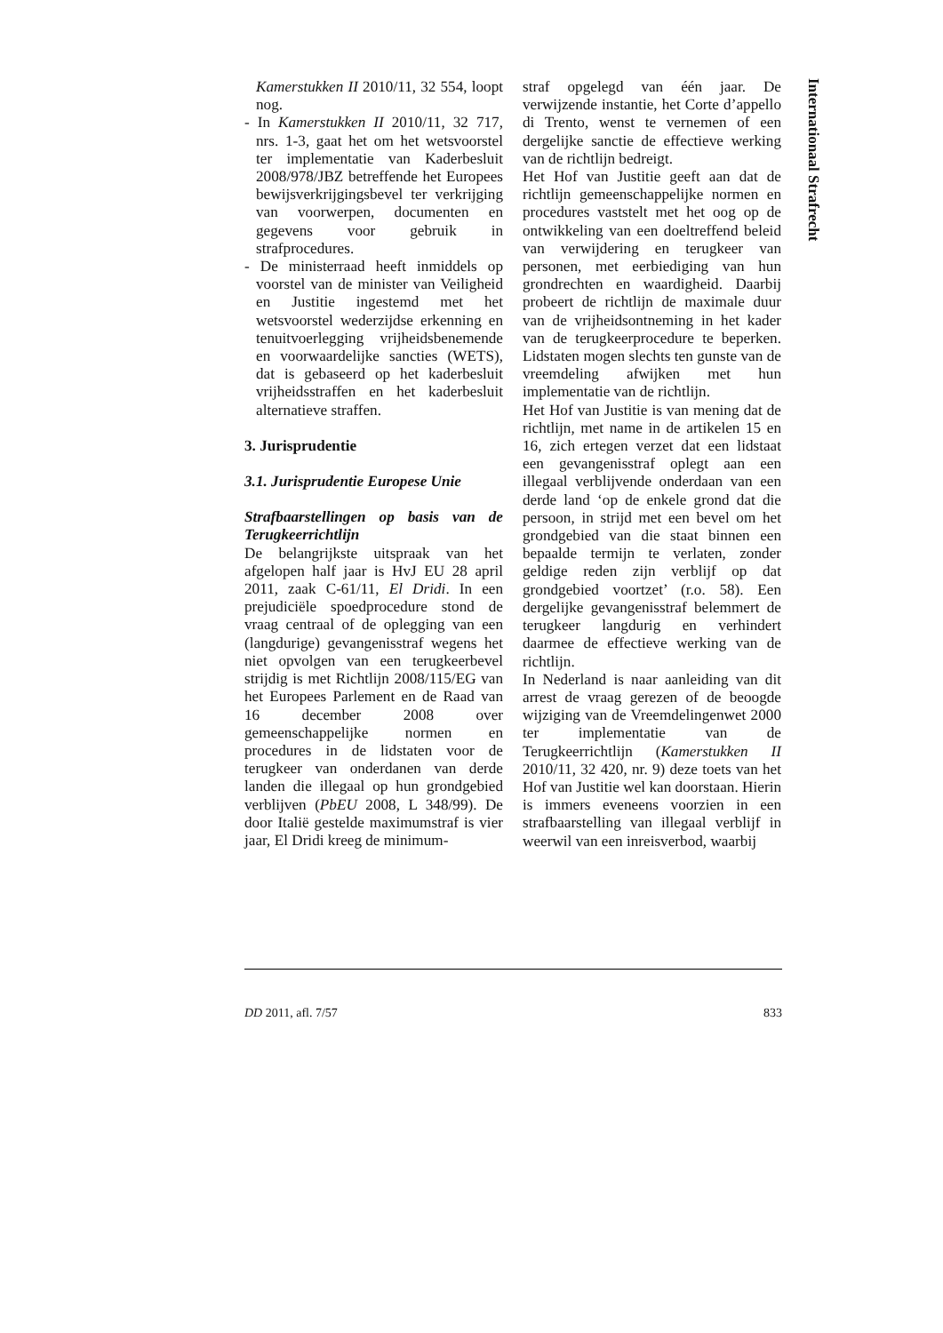Kamerstukken II 2010/11, 32 554, loopt nog.
- In Kamerstukken II 2010/11, 32 717, nrs. 1-3, gaat het om het wetsvoorstel ter implementatie van Kaderbesluit 2008/978/JBZ betreffende het Europees bewijsverkrijgingsbevel ter verkrijging van voorwerpen, documenten en gegevens voor gebruik in strafprocedures.
- De ministerraad heeft inmiddels op voorstel van de minister van Veiligheid en Justitie ingestemd met het wetsvoorstel wederzijdse erkenning en tenuitvoerlegging vrijheidsbenemende en voorwaardelijke sancties (WETS), dat is gebaseerd op het kaderbesluit vrijheidsstraffen en het kaderbesluit alternatieve straffen.
3. Jurisprudentie
3.1. Jurisprudentie Europese Unie
Strafbaarstellingen op basis van de Terugkeerrichtlijn
De belangrijkste uitspraak van het afgelopen half jaar is HvJ EU 28 april 2011, zaak C-61/11, El Dridi. In een prejudiciële spoedprocedure stond de vraag centraal of de oplegging van een (langdurige) gevangenisstraf wegens het niet opvolgen van een terugkeerbevel strijdig is met Richtlijn 2008/115/EG van het Europees Parlement en de Raad van 16 december 2008 over gemeenschappelijke normen en procedures in de lidstaten voor de terugkeer van onderdanen van derde landen die illegaal op hun grondgebied verblijven (PbEU 2008, L 348/99). De door Italië gestelde maximumstraf is vier jaar, El Dridi kreeg de minimum-
straf opgelegd van één jaar. De verwijzende instantie, het Corte d’appello di Trento, wenst te vernemen of een dergelijke sanctie de effectieve werking van de richtlijn bedreigt.
Het Hof van Justitie geeft aan dat de richtlijn gemeenschappelijke normen en procedures vaststelt met het oog op de ontwikkeling van een doeltreffend beleid van verwijdering en terugkeer van personen, met eerbiediging van hun grondrechten en waardigheid. Daarbij probeert de richtlijn de maximale duur van de vrijheidsontneming in het kader van de terugkeerprocedure te beperken. Lidstaten mogen slechts ten gunste van de vreemdeling afwijken met hun implementatie van de richtlijn.
Het Hof van Justitie is van mening dat de richtlijn, met name in de artikelen 15 en 16, zich ertegen verzet dat een lidstaat een gevangenisstraf oplegt aan een illegaal verblijvende onderdaan van een derde land ‘op de enkele grond dat die persoon, in strijd met een bevel om het grondgebied van die staat binnen een bepaalde termijn te verlaten, zonder geldige reden zijn verblijf op dat grondgebied voortzet’ (r.o. 58). Een dergelijke gevangenisstraf belemmert de terugkeer langdurig en verhindert daarmee de effectieve werking van de richtlijn.
In Nederland is naar aanleiding van dit arrest de vraag gerezen of de beoogde wijziging van de Vreemdelingenwet 2000 ter implementatie van de Terugkeerrichtlijn (Kamerstukken II 2010/11, 32 420, nr. 9) deze toets van het Hof van Justitie wel kan doorstaan. Hierin is immers eveneens voorzien in een strafbaarstelling van illegaal verblijf in weerwil van een inreisverbod, waarbij
Internationaal Strafrecht
DD 2011, afl. 7/57 833